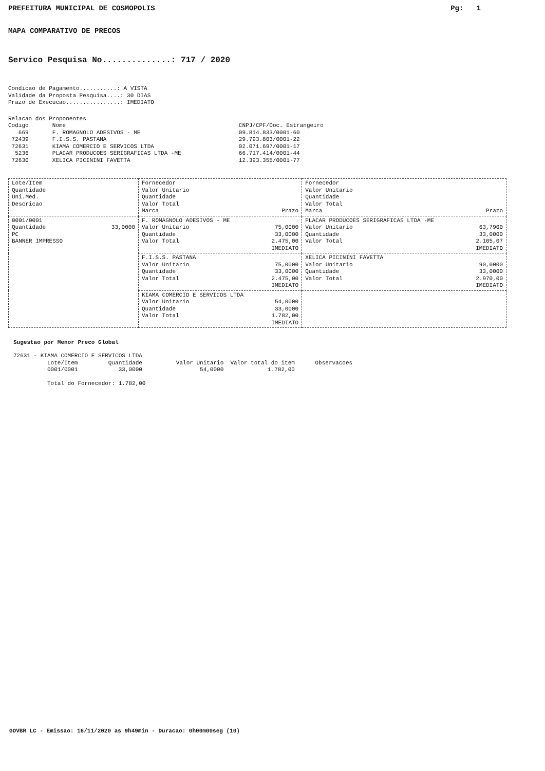PREFEITURA MUNICIPAL DE COSMOPOLIS Pg: 1
MAPA COMPARATIVO DE PRECOS
Servico Pesquisa No..............: 717 / 2020
Condicao de Pagamento...........: A VISTA
Validade da Proposta Pesquisa....: 30 DIAS
Prazo de Execucao................: IMEDIATO
Relacao dos Proponentes
Codigo       Nome                                                   CNPJ/CPF/Doc. Estrangeiro
   669       F. ROMAGNOLO ADESIVOS - ME                             09.814.833/0001-60
 72439       F.I.S.S. PASTANA                                       29.793.803/0001-22
 72631       KIAMA COMERCIO E SERVICOS LTDA                         02.071.697/0001-17
  5236       PLACAR PRODUCOES SERIGRAFICAS LTDA -ME                 66.717.414/0001-44
 72630       XELICA PICININI FAVETTA                                12.393.355/0001-77
| Lote/Item Quantidade Uni.Med. Descricao | Fornecedor Valor Unitario Quantidade Valor Total Marca Prazo | Fornecedor Valor Unitario Quantidade Valor Total Marca Prazo |
| 0001/0001 Quantidade 33,0000 PC BANNER IMPRESSO | F. ROMAGNOLO ADESIVOS - ME Valor Unitario 75,0000 Quantidade 33,0000 Valor Total 2.475,00 IMEDIATO | PLACAR PRODUCOES SERIGRAFICAS LTDA -ME Valor Unitario 63,7900 Quantidade 33,0000 Valor Total 2.105,07 IMEDIATO |
| | F.I.S.S. PASTANA Valor Unitario 75,0000 Quantidade 33,0000 Valor Total 2.475,00 IMEDIATO | XELICA PICININI FAVETTA Valor Unitario 90,0000 Quantidade 33,0000 Valor Total 2.970,00 IMEDIATO |
| | KIAMA COMERCIO E SERVICOS LTDA Valor Unitario 54,0000 Quantidade 33,0000 Valor Total 1.782,00 IMEDIATO | |
Sugestao por Menor Preco Global
72631 - KIAMA COMERCIO E SERVICOS LTDA
          Lote/Item         Quantidade          Valor Unitario  Valor total do item      Observacoes
          0001/0001            33,0000                 54,0000             1.782,00

          Total do Fornecedor: 1.782,00
GOVBR LC - Emissao: 16/11/2020 as 9h49min - Duracao: 0h00m00seg (10)